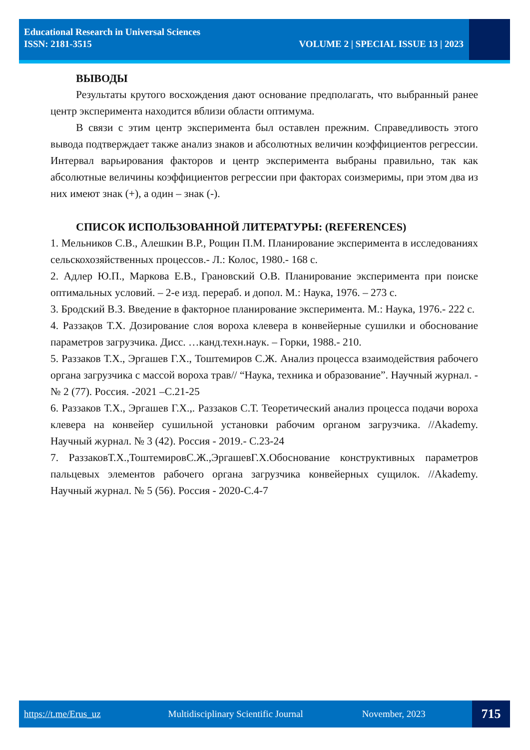Educational Research in Universal Sciences
ISSN: 2181-3515 VOLUME 2 | SPECIAL ISSUE 13 | 2023
ВЫВОДЫ
Результаты крутого восхождения дают основание предполагать, что выбранный ранее центр эксперимента находится вблизи области оптимума.
В связи с этим центр эксперимента был оставлен прежним. Справедливость этого вывода подтверждает также анализ знаков и абсолютных величин коэффициентов регрессии. Интервал варьирования факторов и центр эксперимента выбраны правильно, так как абсолютные величины коэффициентов регрессии при факторах соизмеримы, при этом два из них имеют знак (+), а один – знак (-).
СПИСОК ИСПОЛЬЗОВАННОЙ ЛИТЕРАТУРЫ: (REFERENCES)
1. Мельников С.В., Алешкин В.Р., Рощин П.М. Планирование эксперимента в исследованиях сельскохозяйственных процессов.- Л.: Колос, 1980.- 168 с.
2. Адлер Ю.П., Маркова Е.В., Грановский О.В. Планирование эксперимента при поиске оптимальных условий. – 2-е изд. перераб. и допол. М.: Наука, 1976. – 273 с.
3. Бродский В.З. Введение в факторное планирование эксперимента. М.: Наука, 1976.- 222 с.
4. Раззақов Т.Х. Дозирование слоя вороха клевера в конвейерные сушилки и обоснование параметров загрузчика. Дисс. …канд.техн.наук. – Горки, 1988.- 210.
5. Раззаков Т.Х., Эргашев Г.Х., Тоштемиров С.Ж. Анализ процесса взаимодействия рабочего органа загрузчика с массой вороха трав// “Наука, техника и образование”. Научный журнал. -№ 2 (77). Россия. -2021 –С.21-25
6. Раззаков Т.Х., Эргашев Г.Х.,. Раззаков С.Т. Теоретический анализ процесса подачи вороха клевера на конвейер сушильной установки рабочим органом загрузчика. //Akademy. Научный журнал. № 3 (42). Россия - 2019.- С.23-24
7. РаззаковТ.Х.,ТоштемировС.Ж.,ЭргашевГ.Х.Обоснование конструктивных параметров пальцевых элементов рабочего органа загрузчика конвейерных сущилок. //Akademy. Научный журнал. № 5 (56). Россия - 2020-С.4-7
https://t.me/Erus_uz Multidisciplinary Scientific Journal November, 2023 715